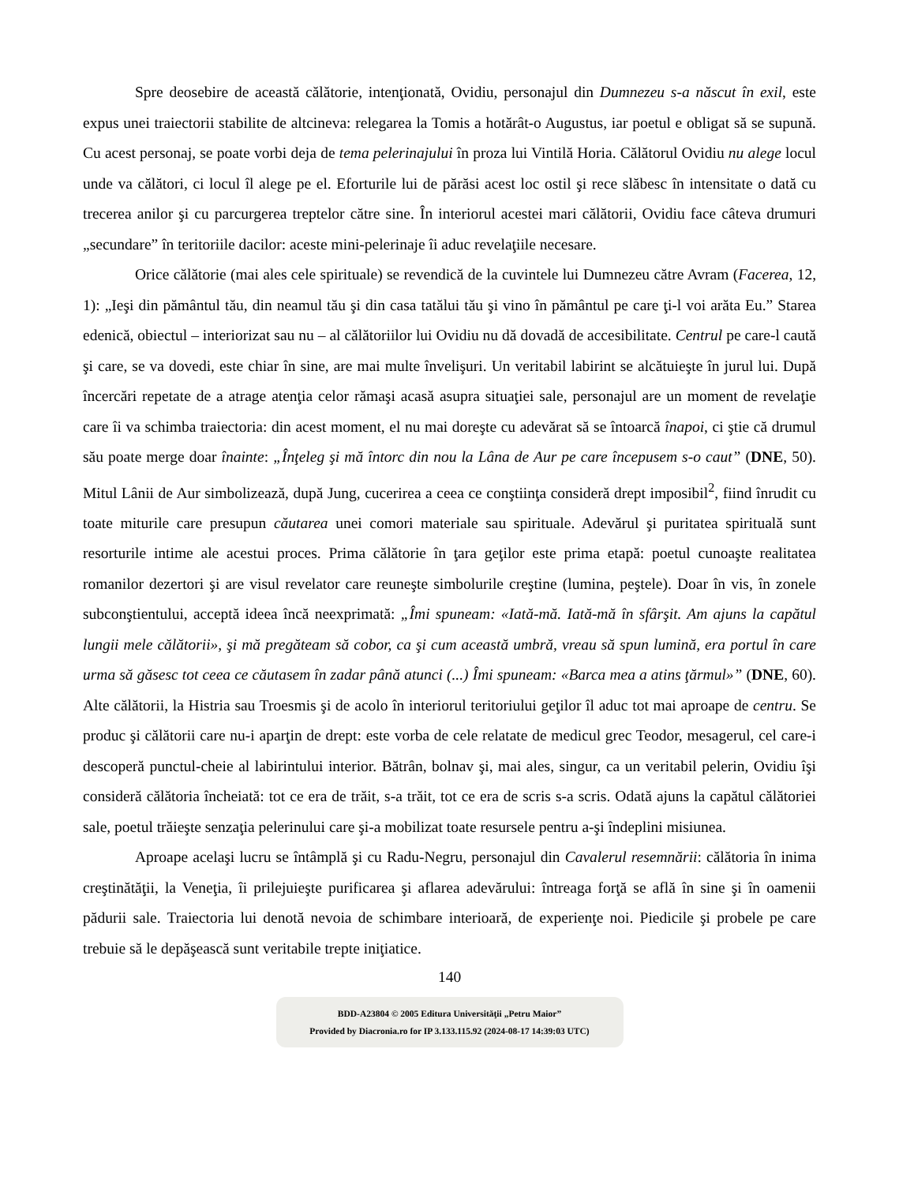Spre deosebire de această călătorie, intenţionată, Ovidiu, personajul din Dumnezeu s-a născut în exil, este expus unei traiectorii stabilite de altcineva: relegarea la Tomis a hotărât-o Augustus, iar poetul e obligat să se supună. Cu acest personaj, se poate vorbi deja de tema pelerinajului în proza lui Vintilă Horia. Călătorul Ovidiu nu alege locul unde va călători, ci locul îl alege pe el. Eforturile lui de părăsi acest loc ostil şi rece slăbesc în intensitate o dată cu trecerea anilor şi cu parcurgerea treptelor către sine. În interiorul acestei mari călătorii, Ovidiu face câteva drumuri „secundare” în teritoriile dacilor: aceste mini-pelerinaje îi aduc revelaţiile necesare.
Orice călătorie (mai ales cele spirituale) se revendică de la cuvintele lui Dumnezeu către Avram (Facerea, 12, 1): „Ieşi din pământul tău, din neamul tău şi din casa tatălui tău şi vino în pământul pe care ţi-l voi arăta Eu.” Starea edenică, obiectul – interiorizat sau nu – al călătoriilor lui Ovidiu nu dă dovadă de accesibilitate. Centrul pe care-l caută şi care, se va dovedi, este chiar în sine, are mai multe învelişuri. Un veritabil labirint se alcătuieşte în jurul lui. După încercări repetate de a atrage atenţia celor rămaşi acasă asupra situaţiei sale, personajul are un moment de revelaţie care îi va schimba traiectoria: din acest moment, el nu mai doreşte cu adevărat să se întoarcă înapoi, ci ştie că drumul său poate merge doar înainte: „Înţeleg şi mă întorc din nou la Lâna de Aur pe care începusem s-o caut” (DNE, 50). Mitul Lânii de Aur simbolizează, după Jung, cucerirea a ceea ce conştiinţa consideră drept imposibil<sup>2</sup>, fiind înrudit cu toate miturile care presupun căutarea unei comori materiale sau spirituale. Adevărul şi puritatea spirituală sunt resorturile intime ale acestui proces. Prima călătorie în ţara geţilor este prima etapă: poetul cunoaşte realitatea romanilor dezertori şi are visul revelator care reuneşte simbolurile creştine (lumina, peştele). Doar în vis, în zonele subconştientului, acceptă ideea încă neexprimată: „Îmi spuneam: «Iată-mă. Iată-mă în sfârşit. Am ajuns la capătul lungii mele călătorii», şi mă pregăteam să cobor, ca şi cum această umbră, vreau să spun lumină, era portul în care urma să găsesc tot ceea ce căutasem în zadar până atunci (...) Îmi spuneam: «Barca mea a atins ţărmul»” (DNE, 60). Alte călătorii, la Histria sau Troesmis şi de acolo în interiorul teritoriului geţilor îl aduc tot mai aproape de centru. Se produc şi călătorii care nu-i aparţin de drept: este vorba de cele relatate de medicul grec Teodor, mesagerul, cel care-i descoperă punctul-cheie al labirintului interior. Bătrân, bolnav şi, mai ales, singur, ca un veritabil pelerin, Ovidiu îşi consideră călătoria încheiată: tot ce era de trăit, s-a trăit, tot ce era de scris s-a scris. Odată ajuns la capătul călătoriei sale, poetul trăieşte senzaţia pelerinului care şi-a mobilizat toate resursele pentru a-şi îndeplini misiunea.
Aproape acelaşi lucru se întâmplă şi cu Radu-Negru, personajul din Cavalerul resemnării: călătoria în inima creştinătăţii, la Veneţia, îi prilejuieşte purificarea şi aflarea adevărului: întreaga forţă se află în sine şi în oamenii pădurii sale. Traiectoria lui denotă nevoia de schimbare interioară, de experienţe noi. Piedicile şi probele pe care trebuie să le depăşească sunt veritabile trepte iniţiatice.
140
BDD-A23804 © 2005 Editura Universităţii „Petru Maior”
Provided by Diacronia.ro for IP 3.133.115.92 (2024-08-17 14:39:03 UTC)